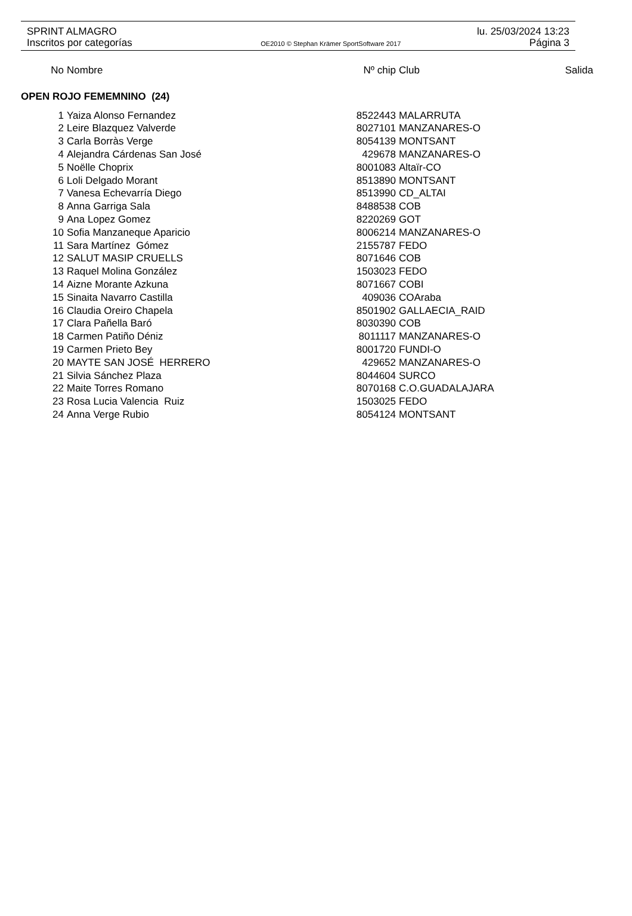SPRINT ALMAGRO lu. 25/03/2024 13:23
Inscritos por categorías OE2010 © Stephan Krämer SportSoftware 2017 Página 3
| No | Nombre | Nº chip | Club | Salida |
| --- | --- | --- | --- | --- |
| OPEN ROJO FEMEMNINO (24) | | | | |
| 1 | Yaiza Alonso Fernandez | 8522443 | MALARRUTA | |
| 2 | Leire Blazquez Valverde | 8027101 | MANZANARES-O | |
| 3 | Carla Borràs Verge | 8054139 | MONTSANT | |
| 4 | Alejandra Cárdenas San José | 429678 | MANZANARES-O | |
| 5 | Noëlle Choprix | 8001083 | Altaïr-CO | |
| 6 | Loli Delgado Morant | 8513890 | MONTSANT | |
| 7 | Vanesa Echevarría Diego | 8513990 | CD_ALTAI | |
| 8 | Anna Garriga Sala | 8488538 | COB | |
| 9 | Ana Lopez Gomez | 8220269 | GOT | |
| 10 | Sofia Manzaneque Aparicio | 8006214 | MANZANARES-O | |
| 11 | Sara Martínez Gómez | 2155787 | FEDO | |
| 12 | SALUT MASIP CRUELLS | 8071646 | COB | |
| 13 | Raquel Molina González | 1503023 | FEDO | |
| 14 | Aizne Morante Azkuna | 8071667 | COBI | |
| 15 | Sinaita Navarro Castilla | 409036 | COAraba | |
| 16 | Claudia Oreiro Chapela | 8501902 | GALLAECIA_RAID | |
| 17 | Clara Pañella Baró | 8030390 | COB | |
| 18 | Carmen Patiño Déniz | 8011117 | MANZANARES-O | |
| 19 | Carmen Prieto Bey | 8001720 | FUNDI-O | |
| 20 | MAYTE SAN JOSÉ HERRERO | 429652 | MANZANARES-O | |
| 21 | Silvia Sánchez Plaza | 8044604 | SURCO | |
| 22 | Maite Torres Romano | 8070168 | C.O.GUADALAJARA | |
| 23 | Rosa Lucia Valencia Ruiz | 1503025 | FEDO | |
| 24 | Anna Verge Rubio | 8054124 | MONTSANT | |